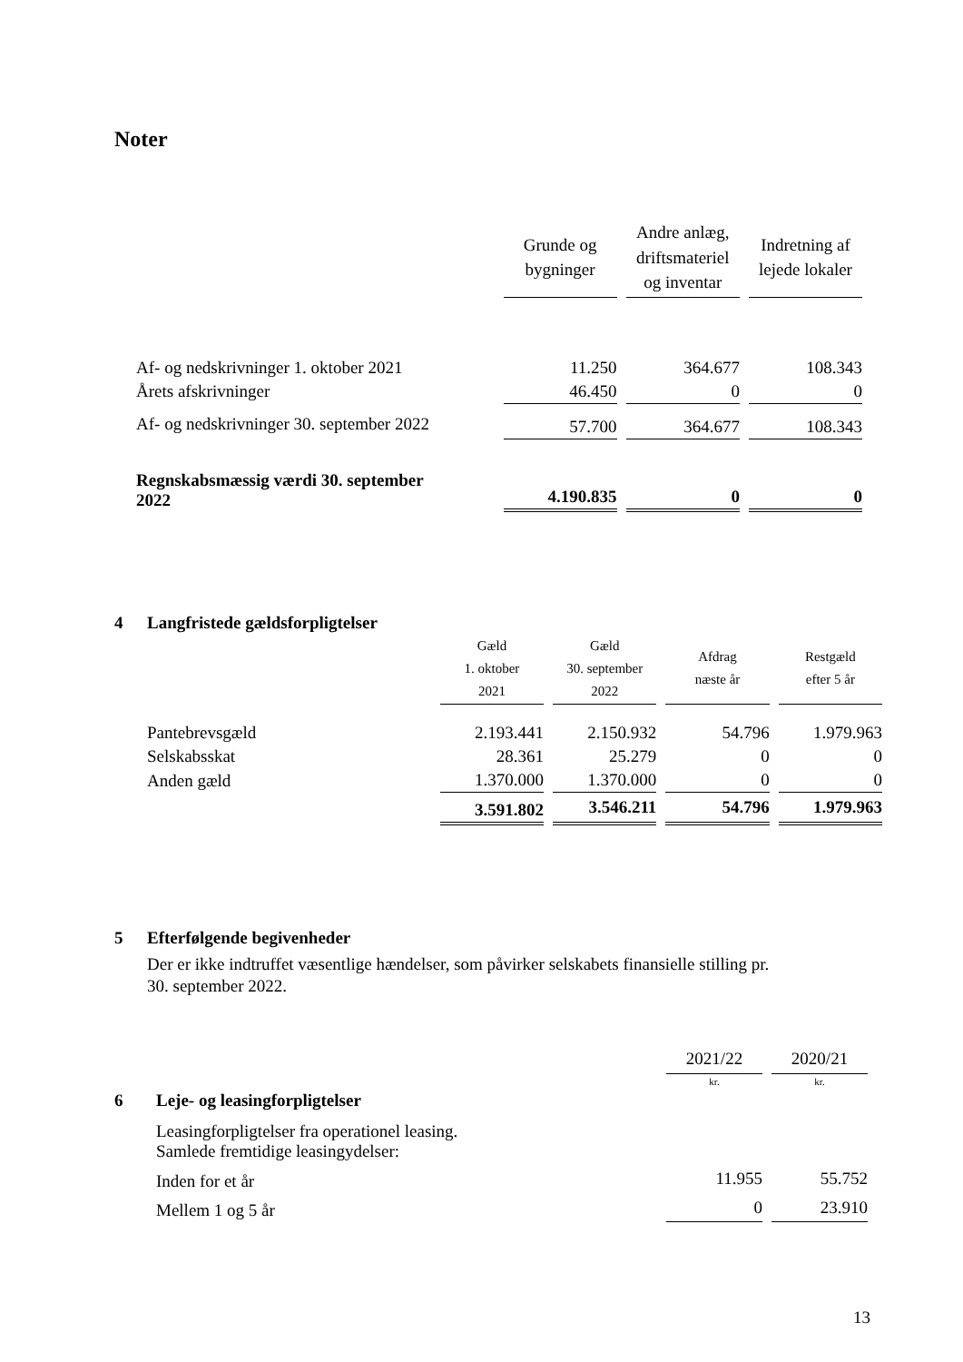Noter
| | Grunde og bygninger | Andre anlæg, driftsmateriel og inventar | Indretning af lejede lokaler |
| Af- og nedskrivninger 1. oktober 2021 | 11.250 | 364.677 | 108.343 |
| Årets afskrivninger | 46.450 | 0 | 0 |
| Af- og nedskrivninger 30. september 2022 | 57.700 | 364.677 | 108.343 |
| Regnskabsmæssig værdi 30. september 2022 | 4.190.835 | 0 | 0 |
4 Langfristede gældsforpligtelser
| | Gæld 1. oktober 2021 | Gæld 30. september 2022 | Afdrag næste år | Restgæld efter 5 år |
| Pantebrevsgæld | 2.193.441 | 2.150.932 | 54.796 | 1.979.963 |
| Selskabsskat | 28.361 | 25.279 | 0 | 0 |
| Anden gæld | 1.370.000 | 1.370.000 | 0 | 0 |
| | 3.591.802 | 3.546.211 | 54.796 | 1.979.963 |
5 Efterfølgende begivenheder
Der er ikke indtruffet væsentlige hændelser, som påvirker selskabets finansielle stilling pr.
30. september 2022.
| | | 2021/22 | 2020/21 |
| | | kr. | kr. |
| 6 | Leje- og leasingforpligtelser | | |
| | Leasingforpligtelser fra operationel leasing. Samlede fremtidige leasingydelser: | | |
| | Inden for et år | 11.955 | 55.752 |
| | Mellem 1 og 5 år | 0 | 23.910 |
13